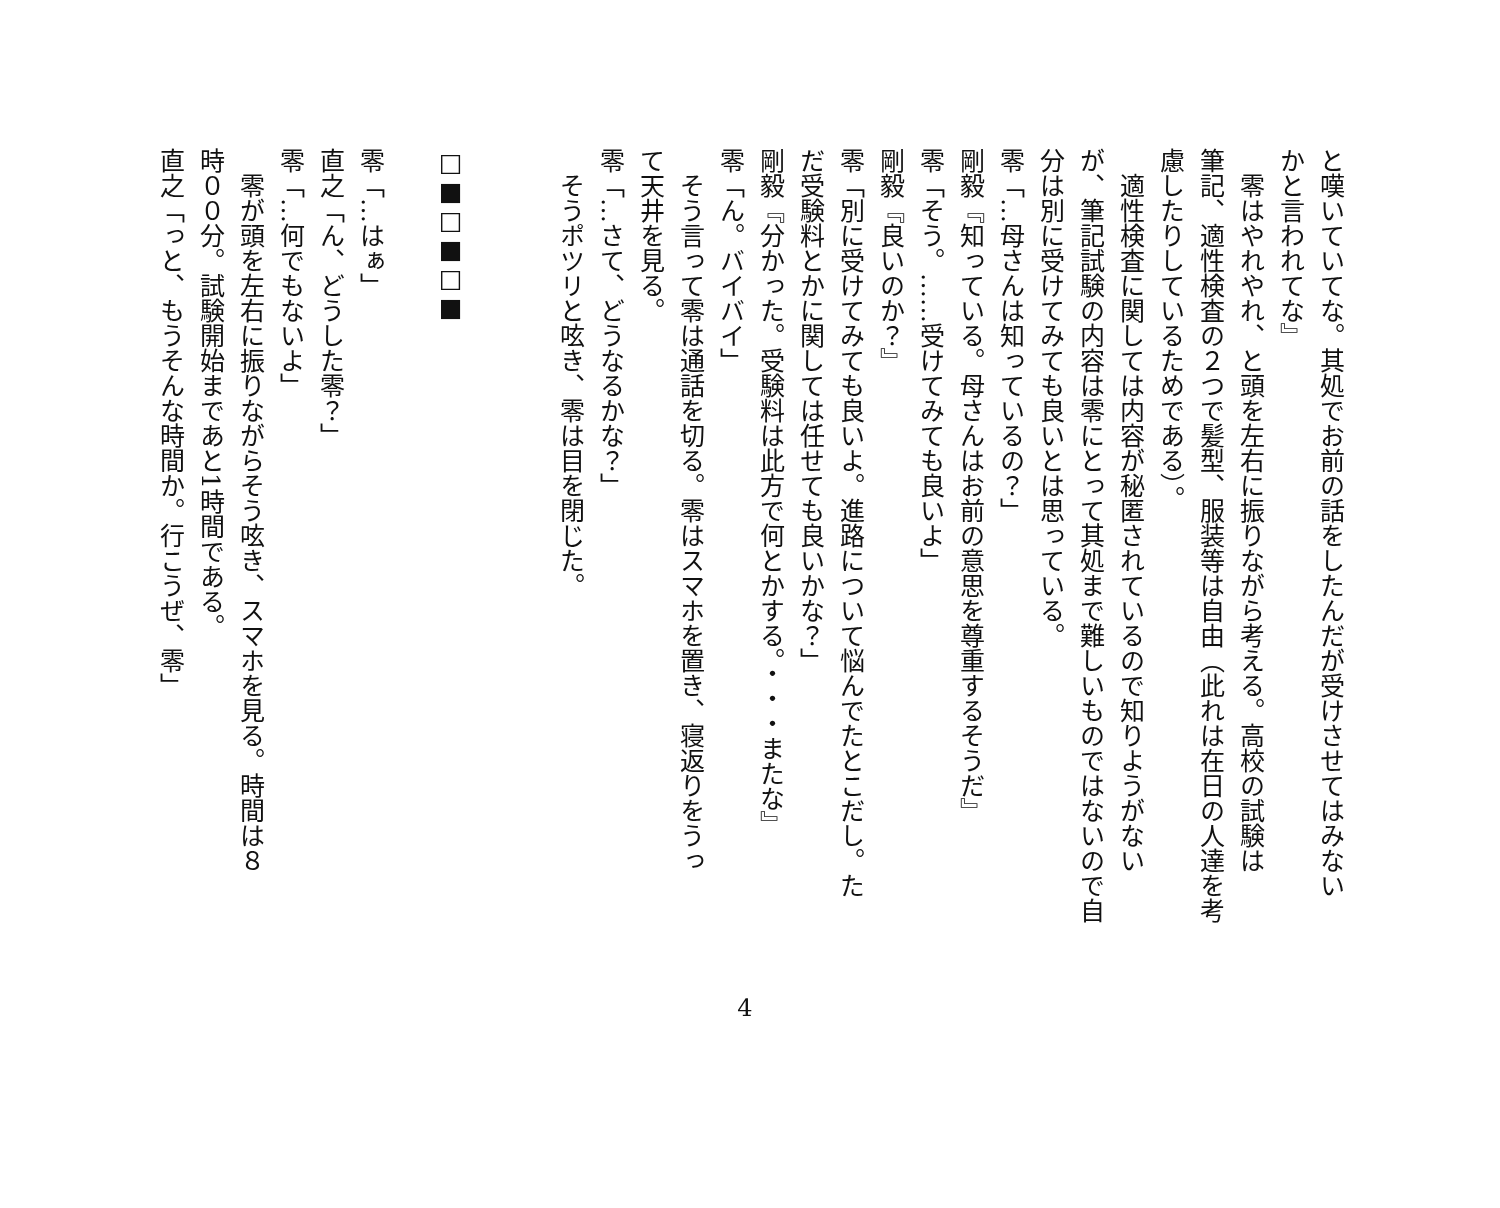と嘆いていてな。其処でお前の話をしたんだが受けさせてはみない
かと言われてな』
　零はやれやれ、と頭を左右に振りながら考える。高校の試験は
筆記、適性検査の２つで髪型、服装等は自由（此れは在日の人達を考
慮したりしているためである）。
　適性検査に関しては内容が秘匿されているので知りようがない
が、筆記試験の内容は零にとって其処まで難しいものではないので自
分は別に受けてみても良いとは思っている。
零「…母さんは知っているの？」
剛毅『知っている。母さんはお前の意思を尊重するそうだ』
零「そう。……受けてみても良いよ」
剛毅『良いのか？』
零「別に受けてみても良いよ。進路について悩んでたとこだし。た
だ受験料とかに関しては任せても良いかな？」
剛毅『分かった。受験料は此方で何とかする。・・・またな』
零「ん。バイバイ」
　そう言って零は通話を切る。零はスマホを置き、寝返りをうっ
て天井を見る。
零「…さて、どうなるかな？」
　そうポツリと呟き、零は目を閉じた。
　
　
□■□■□■
　
零「…はぁ」
直之「ん、どうした零？」
零「…何でもないよ」
　零が頭を左右に振りながらそう呟き、スマホを見る。時間は８
時００分。試験開始まであと1時間である。
直之「っと、もうそんな時間か。行こうぜ、零」
4